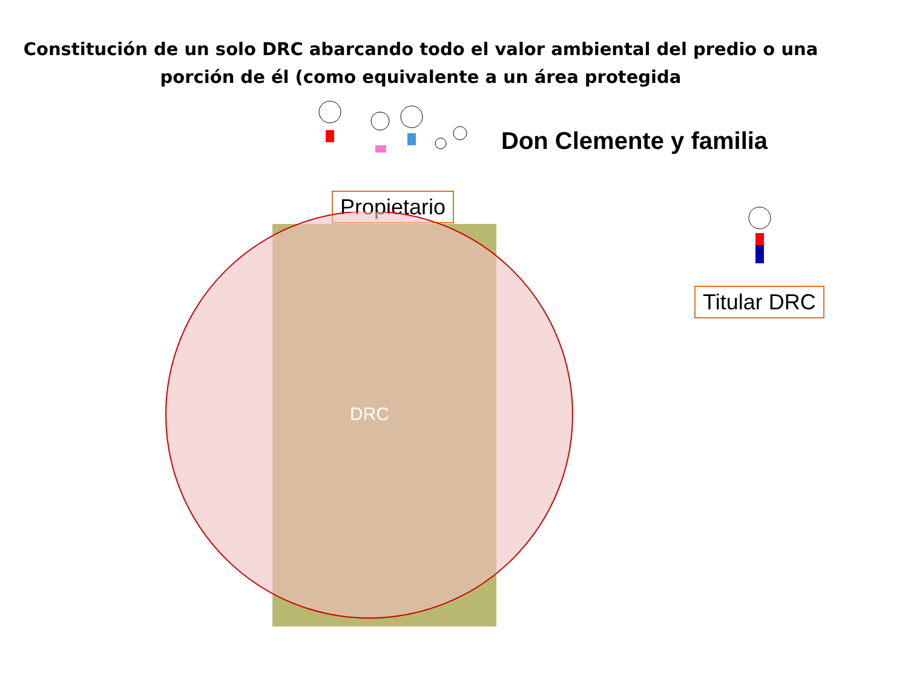Constitución de un solo DRC abarcando todo el valor ambiental del predio o una porción de él (como equivalente a un área protegida
Don Clemente y familia
Propietario
Titular DRC
DRC